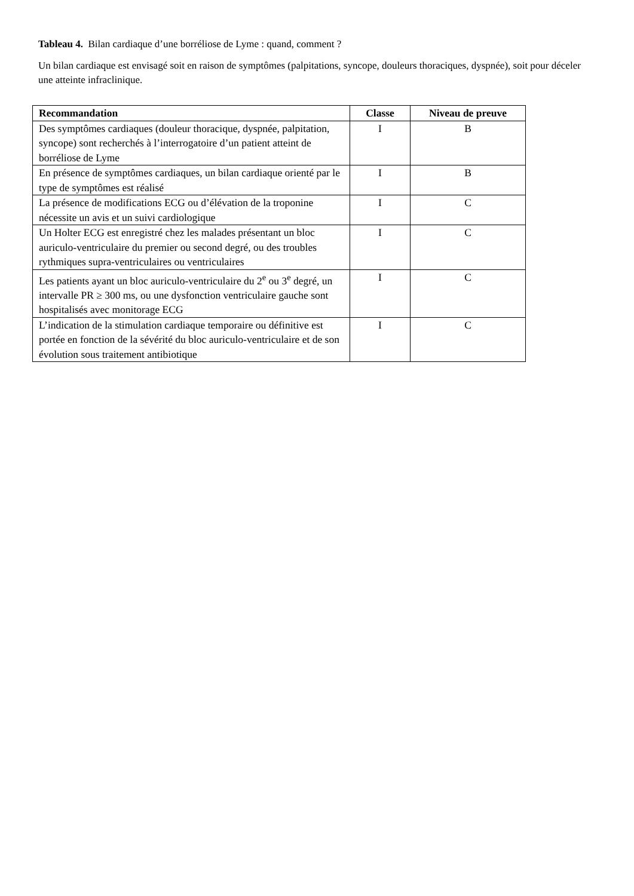Tableau 4. Bilan cardiaque d’une borréliose de Lyme : quand, comment ?
Un bilan cardiaque est envisagé soit en raison de symptômes (palpitations, syncope, douleurs thoraciques, dyspnée), soit pour déceler une atteinte infraclinique.
| Recommandation | Classe | Niveau de preuve |
| --- | --- | --- |
| Des symptômes cardiaques (douleur thoracique, dyspnée, palpitation, syncope) sont recherchés à l’interrogatoire d’un patient atteint de borréliose de Lyme | I | B |
| En présence de symptômes cardiaques, un bilan cardiaque orienté par le type de symptômes est réalisé | I | B |
| La présence de modifications ECG ou d’élévation de la troponine nécessite un avis et un suivi cardiologique | I | C |
| Un Holter ECG est enregistré chez les malades présentant un bloc auriculo-ventriculaire du premier ou second degré, ou des troubles rythmiques supra-ventriculaires ou ventriculaires | I | C |
| Les patients ayant un bloc auriculo-ventriculaire du 2<sup>e</sup> ou 3<sup>e</sup> degré, un intervalle PR ≥ 300 ms, ou une dysfonction ventriculaire gauche sont hospitalisés avec monitorage ECG | I | C |
| L’indication de la stimulation cardiaque temporaire ou définitive est portée en fonction de la sévérité du bloc auriculo-ventriculaire et de son évolution sous traitement antibiotique | I | C |